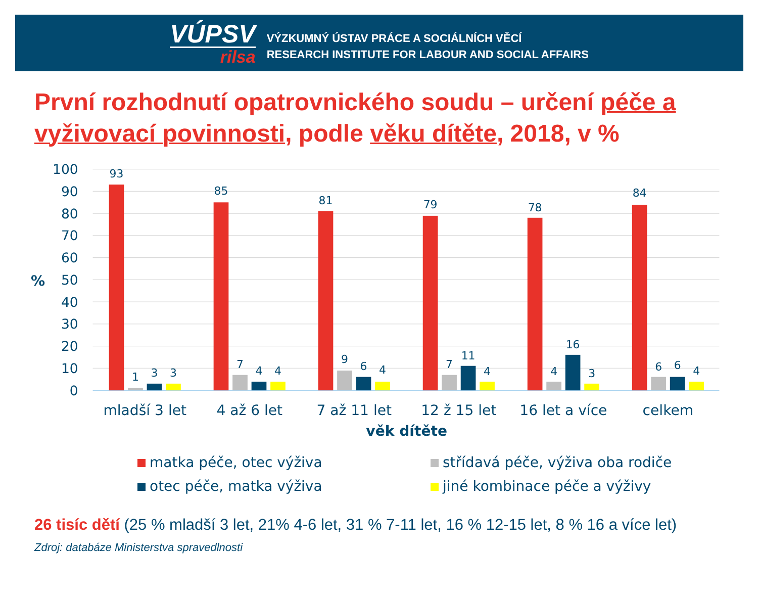VÚPSV
rilsa
VÝZKUMNÝ ÚSTAV PRÁCE A SOCIÁLNÍCH VĚCÍ
RESEARCH INSTITUTE FOR LABOUR AND SOCIAL AFFAIRS
První rozhodnutí opatrovnického soudu – určení péče a vyživovací povinnosti, podle věku dítěte, 2018, v %
100
90
80
70
60
50
40
30
20
10
0
%
93
1
3
3
85
7
4
4
81
9
6
4
79
7
11
4
78
4
16
3
84
6
6
4
mladší 3 let
4 až 6 let
7 až 11 let
12 ž 15 let
16 let a více
celkem
věk dítěte
matka péče, otec výživa
střídavá péče, výživa oba rodiče
otec péče, matka výživa
jiné kombinace péče a výživy
26 tisíc dětí (25 % mladší 3 let, 21% 4-6 let, 31 % 7-11 let, 16 % 12-15 let, 8 % 16 a více let)
Zdroj: databáze Ministerstva spravedlnosti